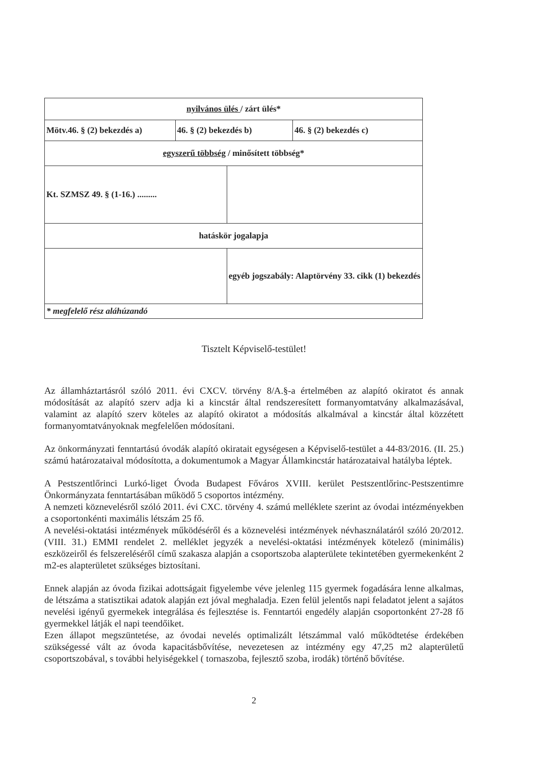| nyilvános ülés / zárt ülés* | | | |
| Mötv.46. § (2) bekezdés a) | 46. § (2) bekezdés b) | | 46. § (2) bekezdés c) |
| egyszerű többség / minősített többség* | | | |
| Kt. SZMSZ 49. § (1-16.) ......... | | | |
| hatáskör jogalapja | | | |
| | | egyéb jogszabály: Alaptörvény 33. cikk (1) bekezdés | |
| * megfelelő rész aláhúzandó | | | |
Tisztelt Képviselő-testület!
Az államháztartásról szóló 2011. évi CXCV. törvény 8/A.§-a értelmében az alapító okiratot és annak módosítását az alapító szerv adja ki a kincstár által rendszeresített formanyomtatvány alkalmazásával, valamint az alapító szerv köteles az alapító okiratot a módosítás alkalmával a kincstár által közzétett formanyomtatványoknak megfelelően módosítani.
Az önkormányzati fenntartású óvodák alapító okiratait egységesen a Képviselő-testület a 44-83/2016. (II. 25.) számú határozataival módosította, a dokumentumok a Magyar Államkincstár határozataival hatályba léptek.
A Pestszentlőrinci Lurkó-liget Óvoda Budapest Főváros XVIII. kerület Pestszentlőrinc-Pestszentimre Önkormányzata fenntartásában működő 5 csoportos intézmény.
A nemzeti köznevelésről szóló 2011. évi CXC. törvény 4. számú melléklete szerint az óvodai intézményekben a csoportonkénti maximális létszám 25 fő.
A nevelési-oktatási intézmények működéséről és a köznevelési intézmények névhasználatáról szóló 20/2012. (VIII. 31.) EMMI rendelet 2. melléklet jegyzék a nevelési-oktatási intézmények kötelező (minimális) eszközeiről és felszereléséről című szakasza alapján a csoportszoba alapterülete tekintetében gyermekenként 2 m2-es alapterületet szükséges biztosítani.
Ennek alapján az óvoda fizikai adottságait figyelembe véve jelenleg 115 gyermek fogadására lenne alkalmas, de létszáma a statisztikai adatok alapján ezt jóval meghaladja. Ezen felül jelentős napi feladatot jelent a sajátos nevelési igényű gyermekek integrálása és fejlesztése is. Fenntartói engedély alapján csoportonként 27-28 fő gyermekkel látják el napi teendőiket.
Ezen állapot megszüntetése, az óvodai nevelés optimalizált létszámmal való működtetése érdekében szükségessé vált az óvoda kapacitásbővítése, nevezetesen az intézmény egy 47,25 m2 alapterületű csoportszobával, s további helyiségekkel ( tornaszoba, fejlesztő szoba, irodák) történő bővítése.
2